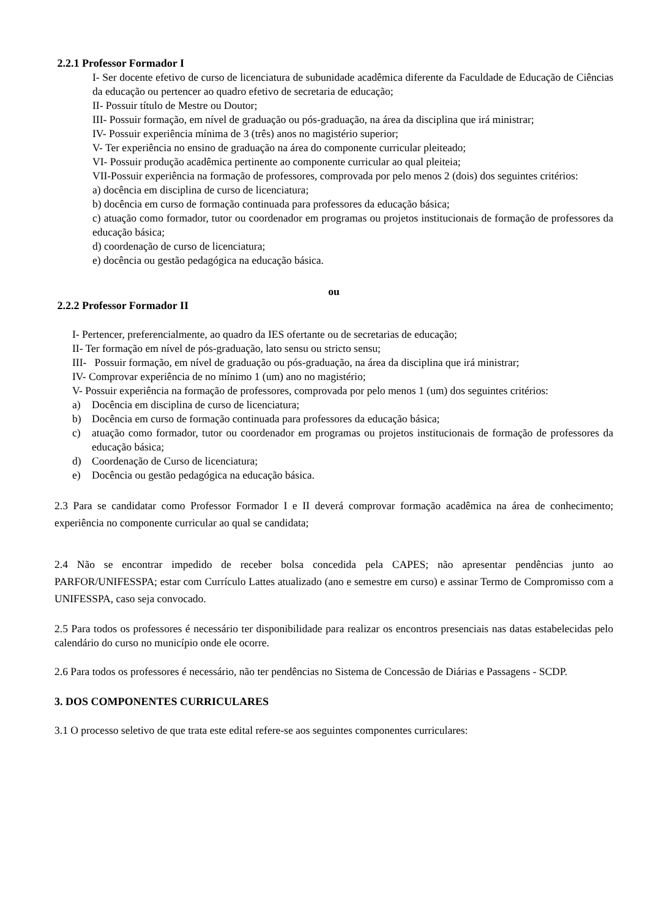2.2.1 Professor Formador I
I- Ser docente efetivo de curso de licenciatura de subunidade acadêmica diferente da Faculdade de Educação de Ciências da educação ou pertencer ao quadro efetivo de secretaria de educação;
II- Possuir título de Mestre ou Doutor;
III- Possuir formação, em nível de graduação ou pós-graduação, na área da disciplina que irá ministrar;
IV- Possuir experiência mínima de 3 (três) anos no magistério superior;
V- Ter experiência no ensino de graduação na área do componente curricular pleiteado;
VI- Possuir produção acadêmica pertinente ao componente curricular ao qual pleiteia;
VII-Possuir experiência na formação de professores, comprovada por pelo menos 2 (dois) dos seguintes critérios:
a) docência em disciplina de curso de licenciatura;
b) docência em curso de formação continuada para professores da educação básica;
c) atuação como formador, tutor ou coordenador em programas ou projetos institucionais de formação de professores da educação básica;
d) coordenação de curso de licenciatura;
e) docência ou gestão pedagógica na educação básica.
ou
2.2.2 Professor Formador II
I- Pertencer, preferencialmente, ao quadro da IES ofertante ou de secretarias de educação;
II- Ter formação em nível de pós-graduação, lato sensu ou stricto sensu;
III- Possuir formação, em nível de graduação ou pós-graduação, na área da disciplina que irá ministrar;
IV- Comprovar experiência de no mínimo 1 (um) ano no magistério;
V- Possuir experiência na formação de professores, comprovada por pelo menos 1 (um) dos seguintes critérios:
a) Docência em disciplina de curso de licenciatura;
b) Docência em curso de formação continuada para professores da educação básica;
c) atuação como formador, tutor ou coordenador em programas ou projetos institucionais de formação de professores da educação básica;
d) Coordenação de Curso de licenciatura;
e) Docência ou gestão pedagógica na educação básica.
2.3 Para se candidatar como Professor Formador I e II deverá comprovar formação acadêmica na área de conhecimento; experiência no componente curricular ao qual se candidata;
2.4 Não se encontrar impedido de receber bolsa concedida pela CAPES; não apresentar pendências junto ao PARFOR/UNIFESSPA; estar com Currículo Lattes atualizado (ano e semestre em curso) e assinar Termo de Compromisso com a UNIFESSPA, caso seja convocado.
2.5 Para todos os professores é necessário ter disponibilidade para realizar os encontros presenciais nas datas estabelecidas pelo calendário do curso no município onde ele ocorre.
2.6 Para todos os professores é necessário, não ter pendências no Sistema de Concessão de Diárias e Passagens - SCDP.
3. DOS COMPONENTES CURRICULARES
3.1 O processo seletivo de que trata este edital refere-se aos seguintes componentes curriculares: